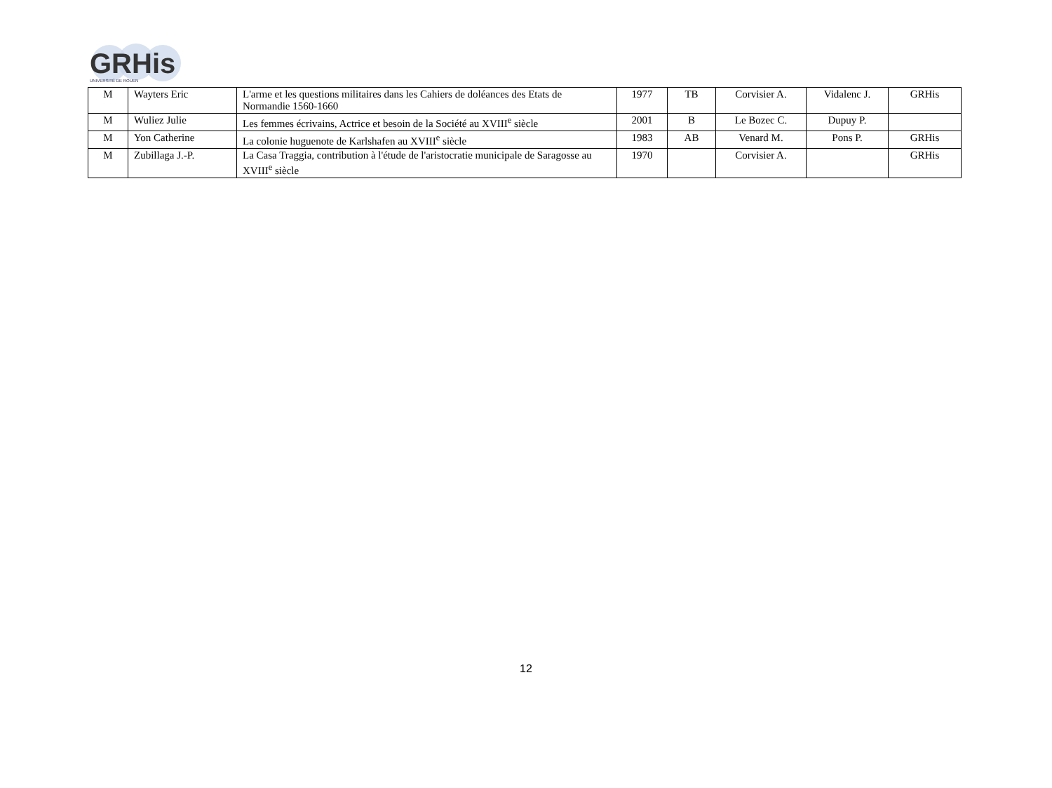GRHis
UNIVERSITÉ DE ROUEN
| M | Wayters Eric | L'arme et les questions militaires dans les Cahiers de doléances des Etats de Normandie 1560-1660 | 1977 | TB | Corvisier A. | Vidalenc J. | GRHis |
| M | Wuliez Julie | Les femmes écrivains, Actrice et besoin de la Société au XVIII<sup>e</sup> siècle | 2001 | B | Le Bozec C. | Dupuy P. | |
| M | Yon Catherine | La colonie huguenote de Karlshafen au XVIII<sup>e</sup> siècle | 1983 | AB | Venard M. | Pons P. | GRHis |
| M | Zubillaga J.-P. | La Casa Traggia, contribution à l'étude de l'aristocratie municipale de Saragosse au XVIII<sup>e</sup> siècle | 1970 | | Corvisier A. | | GRHis |
12